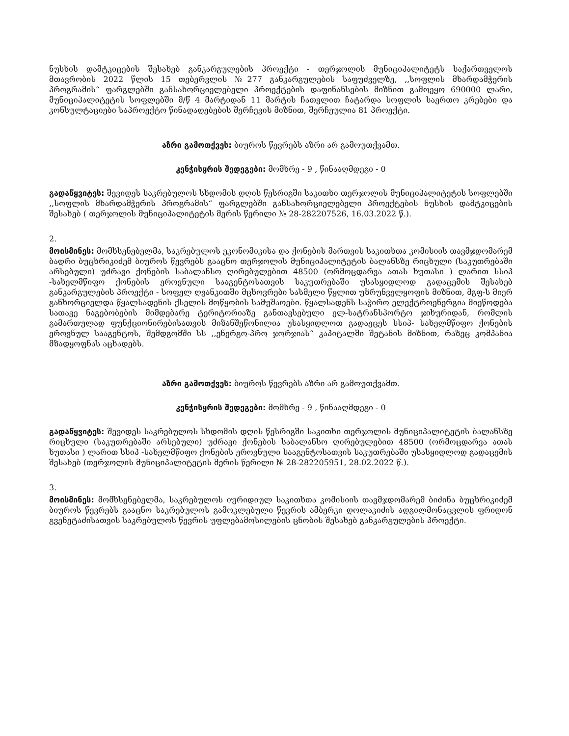ნუსხის დამტკიცების შესახებ განკარგულების პროექტი - თერჯოლის მუნიციპალიტეტს საქართველოს მთავრობის 2022 წლის 15 თებერვლის №277 განკარგულების საფუძველზე, ,,სოფლის მხარდამჭერის პროგრამის“ ფარგლებში განსახორციელებელი პროექტების დაფინანსების მიზნით გამოეყო 690000 ლარი, მუნიციპალიტეტის სოფლებში მ/წ 4 მარტიდან 11 მარტის ჩათვლით ჩატარდა სოფლის საერთო კრებები და კონსულტაციები საპროექტო წინადადებების შერჩევის მიზნით, შერჩეულია 81 პროექტი.
აზრი გამოთქვეს: ბიუროს წევრებს აზრი არ გამოუთქვამთ.
კენჭისყრის შედეგები: მომხრე - 9 , წინააღმდეგი - 0
გადაწყვიტეს: შევიდეს საკრებულოს სხდომის დღის წესრიგში საკითხი თერჯოლის მუნიციპალიტეტის სოფლებში ,,სოფლის მხარდამჭერის პროგრამის“ ფარგლებში განსახორციელებელი პროექტების ნუსხის დამტკიცების შესახებ ( თერჯოლის მუნიციპალიტეტის მერის წერილი № 28-282207526, 16.03.2022 წ.).
2.
მოისმინეს: მომხსენებელმა, საკრებულოს ეკონომიკისა და ქონების მართვის საკითხთა კომისიის თავმჯდომარემ ბადრი ბუცხრიკიძემ ბიუროს წევრებს გააცნო თერჯოლის მუნიციპალიტეტის ბალანსზე რიცხული (საკუთრებაში არსებული) უძრავი ქონების საბალანსო ღირებულებით 48500 (ორმოცდარვა ათას ხუთასი ) ლარით სსიპ -სახელმწიფო ქონების ეროვნული სააგენტოსათვის საკუთრებაში უსასყიდლოდ გადაცემის შესახებ განკარგულების პროექტი - სოფელ ღვანკითში მცხოვრები სასმელი წყლით უზრუნველყოფის მიზნით, მგფ-ს მიერ განხორციელდა წყალსადენის ქსელის მოწყობის სამუშაოები. წყალსადენს საჭირო ელექტროენერგია მიეწოდება სათავე ნაგებობების მიმდებარე ტერიტორიაზე განთავსებული ელ-სატრანსპორტო ჯიხურიდან, რომლის გამართულად ფუნქციონირებისათვის მიზანშეწონილია უსასყიდლოთ გადაეცეს სსიპ- სახელმწიფო ქონების ეროვნულ სააგენტოს, შემდგომში სს ,,ენერგო-პრო ჯორჯიას“ კაპიტალში შეტანის მიზნით, რაზეც კომპანია მზადყოფნას აცხადებს.
აზრი გამოთქვეს: ბიუროს წევრებს აზრი არ გამოუთქვამთ.
კენჭისყრის შედეგები: მომხრე - 9 , წინააღმდეგი - 0
გადაწყვიტეს: შევიდეს საკრებულოს სხდომის დღის წესრიგში საკითხი თერჯოლის მუნიციპალიტეტის ბალანსზე რიცხული (საკუთრებაში არსებული) უძრავი ქონების საბალანსო ღირებულებით 48500 (ორმოცდარვა ათას ხუთასი ) ლარით სსიპ -სახელმწიფო ქონების ეროვნული სააგენტოსათვის საკუთრებაში უსასყიდლოდ გადაცემის შესახებ (თერჯოლის მუნიციპალიტეტის მერის წერილი № 28-282205951, 28.02.2022 წ.).
3.
მოისმინეს: მომხსენებელმა, საკრებულოს იურიდიულ საკითხთა კომისიის თავმჯდომარემ ბიძინა ბუცხრიკიძემ ბიუროს წევრებს გააცნო საკრებულოს გამოკლებული წევრის ამბერკი დოლაკიძის ადგილმონაცვლის ფრიდონ გვენეტაძისათვის საკრებულოს წევრის უფლებამოსილების ცნობის შესახებ განკარგულების პროექტი.